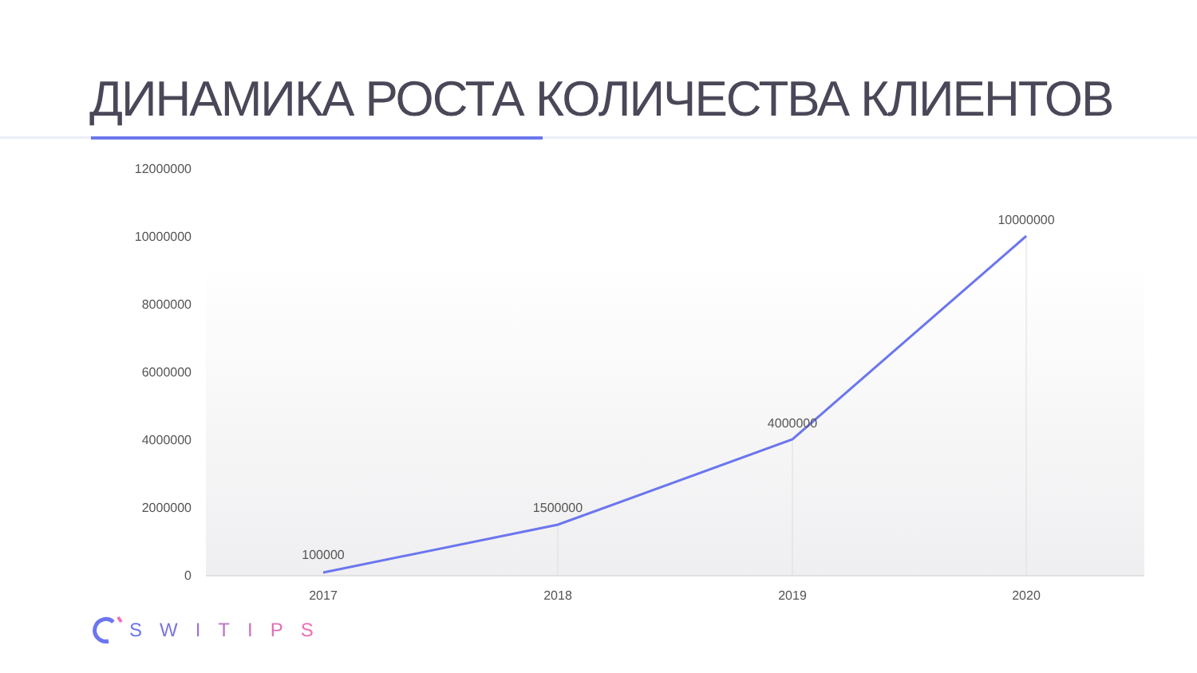ДИНАМИКА РОСТА КОЛИЧЕСТВА КЛИЕНТОВ
12000000
10000000
8000000
6000000
4000000
2000000
0
100000
1500000
4000000
10000000
2017
2018
2019
2020
SWITIPS